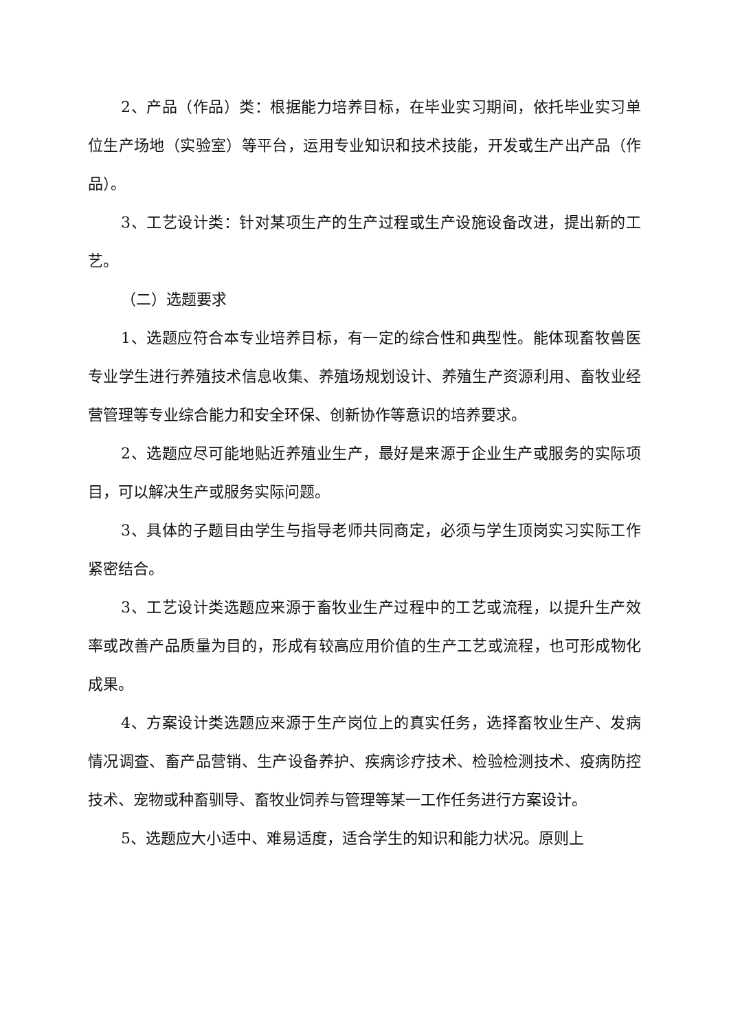2、产品（作品）类：根据能力培养目标，在毕业实习期间，依托毕业实习单位生产场地（实验室）等平台，运用专业知识和技术技能，开发或生产出产品（作品）。
3、工艺设计类：针对某项生产的生产过程或生产设施设备改进，提出新的工艺。
（二）选题要求
1、选题应符合本专业培养目标，有一定的综合性和典型性。能体现畜牧兽医专业学生进行养殖技术信息收集、养殖场规划设计、养殖生产资源利用、畜牧业经营管理等专业综合能力和安全环保、创新协作等意识的培养要求。
2、选题应尽可能地贴近养殖业生产，最好是来源于企业生产或服务的实际项目，可以解决生产或服务实际问题。
3、具体的子题目由学生与指导老师共同商定，必须与学生顶岗实习实际工作紧密结合。
3、工艺设计类选题应来源于畜牧业生产过程中的工艺或流程，以提升生产效率或改善产品质量为目的，形成有较高应用价值的生产工艺或流程，也可形成物化成果。
4、方案设计类选题应来源于生产岗位上的真实任务，选择畜牧业生产、发病情况调查、畜产品营销、生产设备养护、疾病诊疗技术、检验检测技术、疫病防控技术、宠物或种畜驯导、畜牧业饲养与管理等某一工作任务进行方案设计。
5、选题应大小适中、难易适度，适合学生的知识和能力状况。原则上